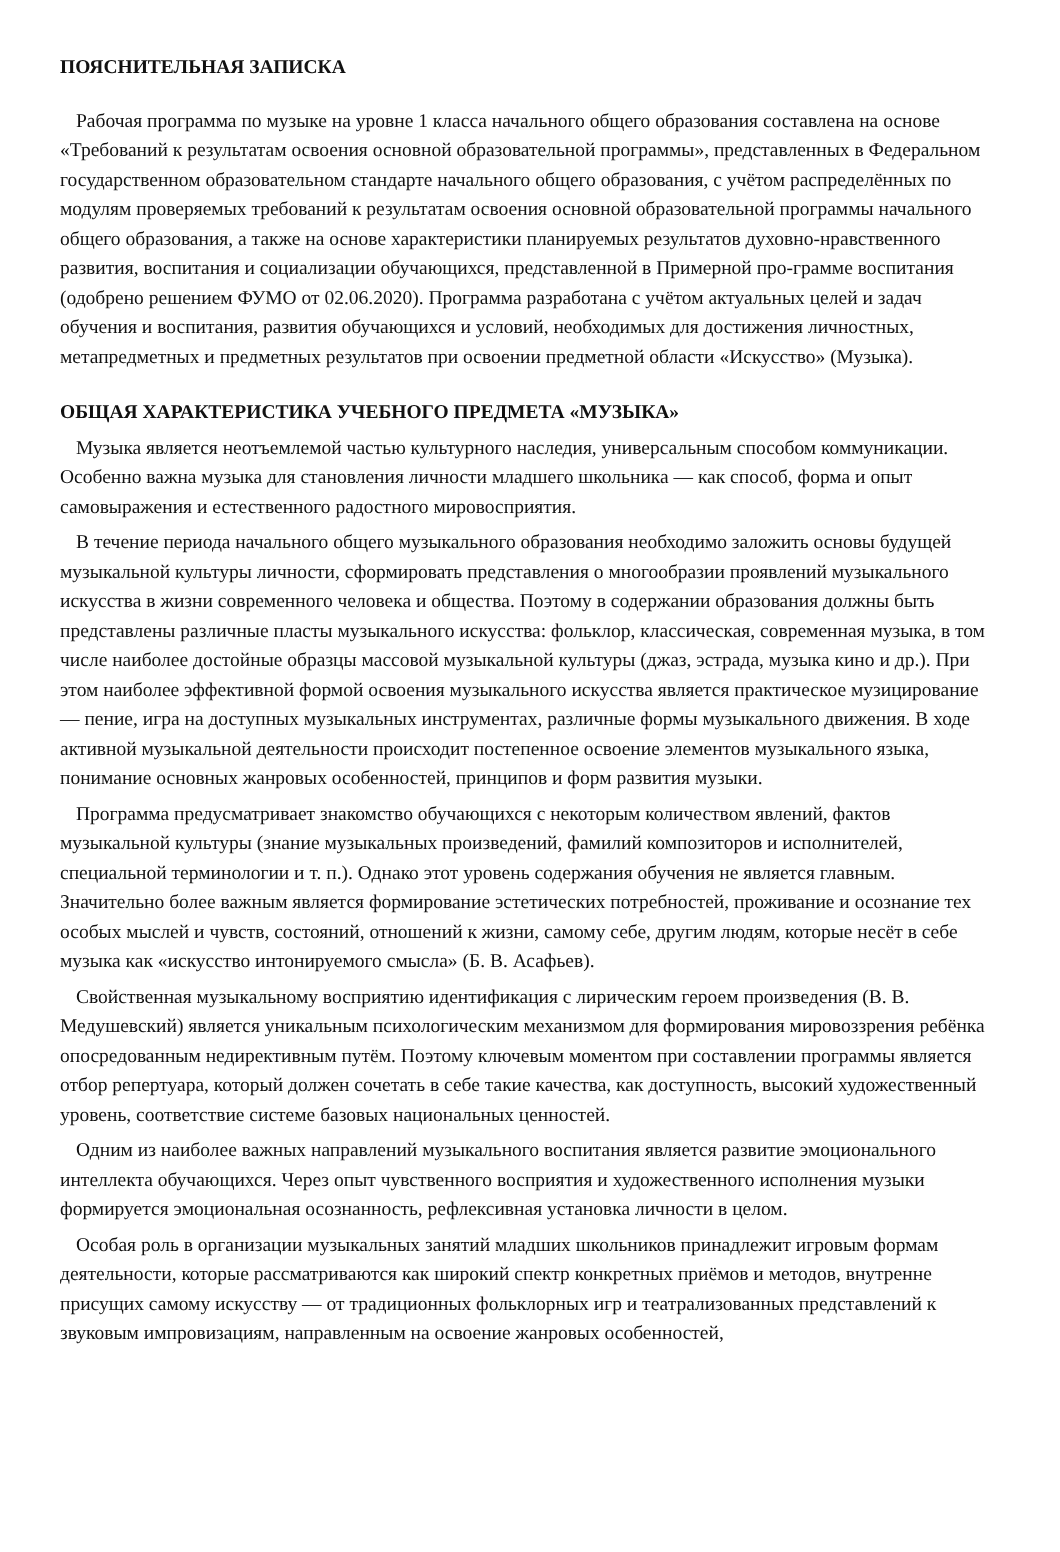ПОЯСНИТЕЛЬНАЯ ЗАПИСКА
Рабочая программа по музыке на уровне 1 класса начального общего образования составлена на основе «Требований к результатам освоения основной образовательной программы», представленных в Федеральном государственном образовательном стандарте начального общего образования, с учётом распределённых по модулям проверяемых требований к результатам освоения основной образовательной программы начального общего образования, а также на основе характеристики планируемых результатов духовно-нравственного развития, воспитания и социализации обучающихся, представленной в Примерной про-грамме воспитания (одобрено решением ФУМО от 02.06.2020). Программа разработана с учётом актуальных целей и задач обучения и воспитания, развития обучающихся и условий, необходимых для достижения личностных, метапредметных и предметных результатов при освоении предметной области «Искусство» (Музыка).
ОБЩАЯ ХАРАКТЕРИСТИКА УЧЕБНОГО ПРЕДМЕТА «МУЗЫКА»
Музыка является неотъемлемой частью культурного наследия, универсальным способом коммуникации. Особенно важна музыка для становления личности младшего школьника — как способ, форма и опыт самовыражения и естественного радостного мировосприятия.
В течение периода начального общего музыкального образования необходимо заложить основы будущей музыкальной культуры личности, сформировать представления о многообразии проявлений музыкального искусства в жизни современного человека и общества. Поэтому в содержании образования должны быть представлены различные пласты музыкального искусства: фольклор, классическая, современная музыка, в том числе наиболее достойные образцы массовой музыкальной культуры (джаз, эстрада, музыка кино и др.). При этом наиболее эффективной формой освоения музыкального искусства является практическое музицирование — пение, игра на доступных музыкальных инструментах, различные формы музыкального движения. В ходе активной музыкальной деятельности происходит постепенное освоение элементов музыкального языка, понимание основных жанровых особенностей, принципов и форм развития музыки.
Программа предусматривает знакомство обучающихся с некоторым количеством явлений, фактов музыкальной культуры (знание музыкальных произведений, фамилий композиторов и исполнителей, специальной терминологии и т. п.). Однако этот уровень содержания обучения не является главным. Значительно более важным является формирование эстетических потребностей, проживание и осознание тех особых мыслей и чувств, состояний, отношений к жизни, самому себе, другим людям, которые несёт в себе музыка как «искусство интонируемого смысла» (Б. В. Асафьев).
Свойственная музыкальному восприятию идентификация с лирическим героем произведения (В. В. Медушевский) является уникальным психологическим механизмом для формирования мировоззрения ребёнка опосредованным недирективным путём. Поэтому ключевым моментом при составлении программы является отбор репертуара, который должен сочетать в себе такие качества, как доступность, высокий художественный уровень, соответствие системе базовых национальных ценностей.
Одним из наиболее важных направлений музыкального воспитания является развитие эмоционального интеллекта обучающихся. Через опыт чувственного восприятия и художественного исполнения музыки формируется эмоциональная осознанность, рефлексивная установка личности в целом.
Особая роль в организации музыкальных занятий младших школьников принадлежит игровым формам деятельности, которые рассматриваются как широкий спектр конкретных приёмов и методов, внутренне присущих самому искусству — от традиционных фольклорных игр и театрализованных представлений к звуковым импровизациям, направленным на освоение жанровых особенностей,